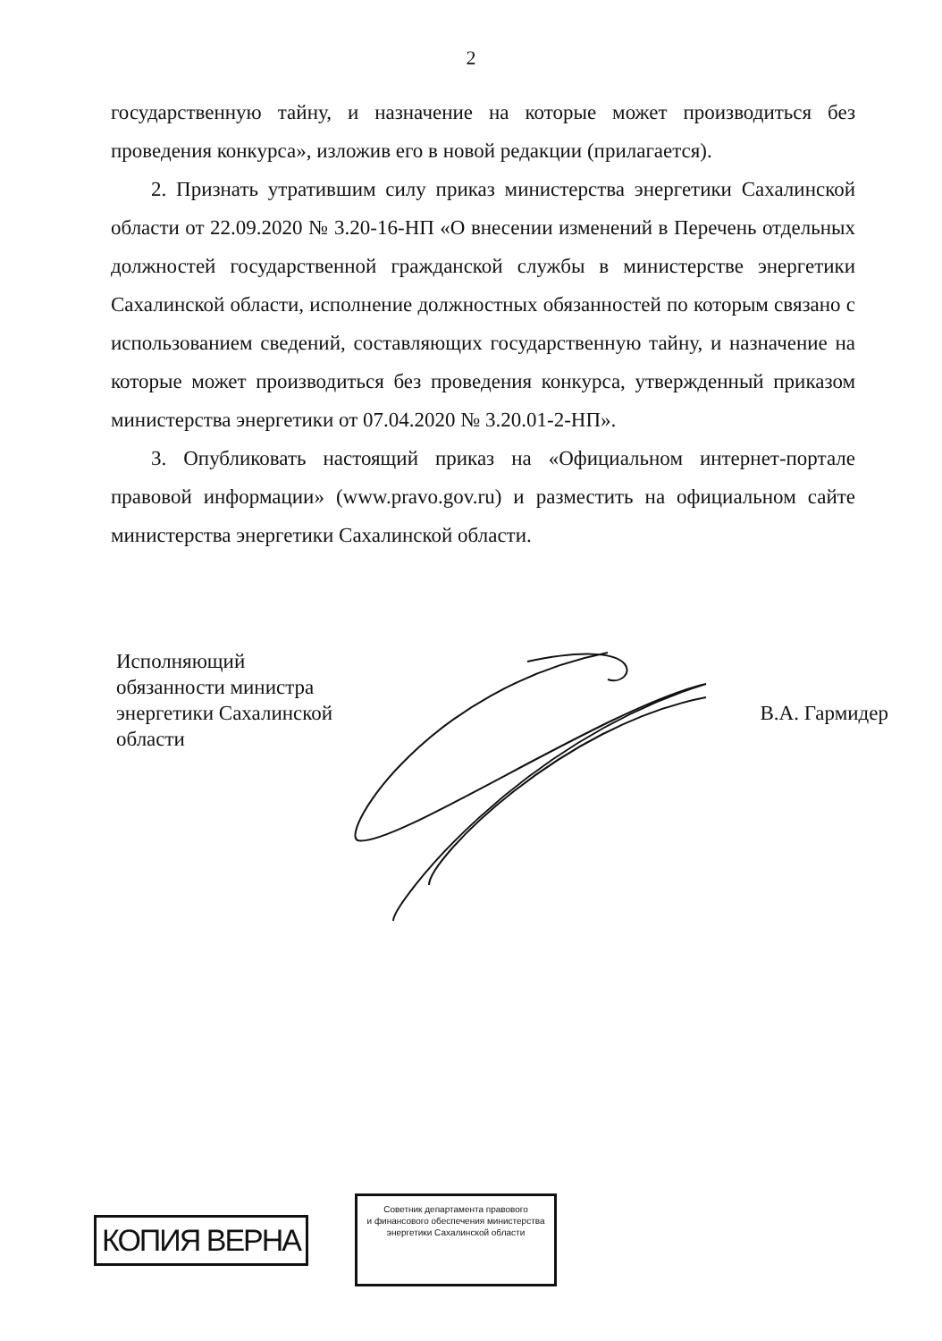2
государственную тайну, и назначение на которые может производиться без проведения конкурса», изложив его в новой редакции (прилагается).
2. Признать утратившим силу приказ министерства энергетики Сахалинской области от 22.09.2020 № 3.20-16-НП «О внесении изменений в Перечень отдельных должностей государственной гражданской службы в министерстве энергетики Сахалинской области, исполнение должностных обязанностей по которым связано с использованием сведений, составляющих государственную тайну, и назначение на которые может производиться без проведения конкурса, утвержденный приказом министерства энергетики от 07.04.2020 № 3.20.01-2-НП».
3. Опубликовать настоящий приказ на «Официальном интернет-портале правовой информации» (www.pravo.gov.ru) и разместить на официальном сайте министерства энергетики Сахалинской области.
Исполняющий
обязанности министра
энергетики Сахалинской
области
В.А. Гармидер
КОПИЯ ВЕРНА
Советник департамента правового
и финансового обеспечения министерства
энергетики Сахалинской области